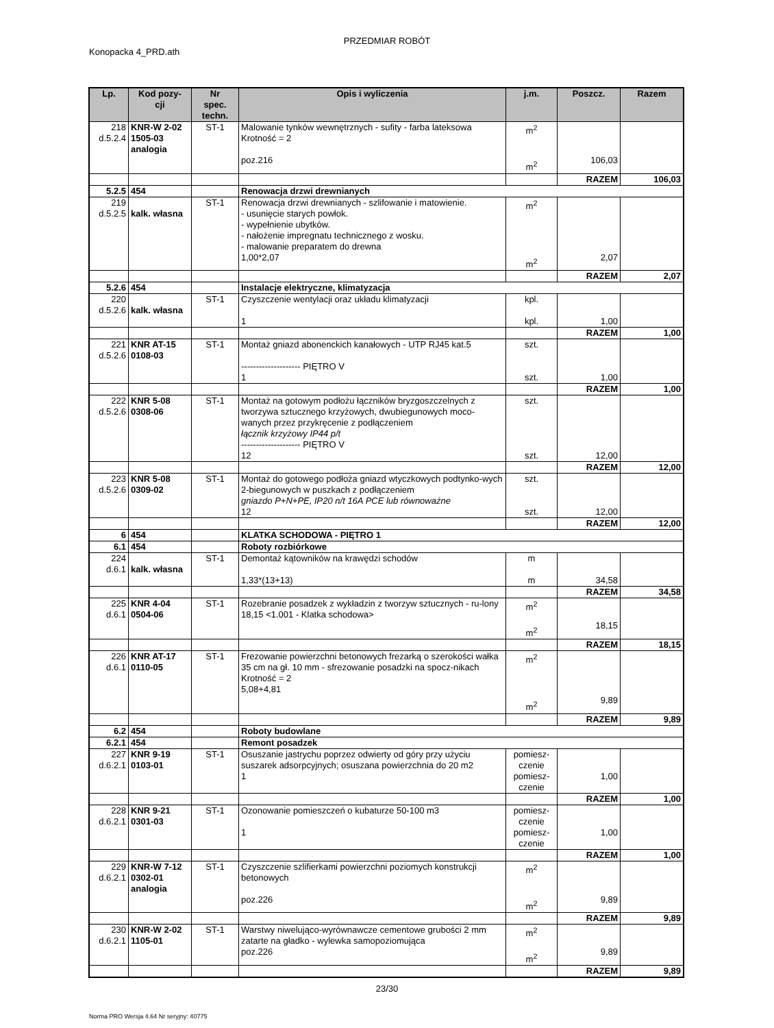PRZEDMIAR ROBÓT
Konopacka 4_PRD.ath
| Lp. | Kod pozy- cji | Nr spec. techn. | Opis i wyliczenia | j.m. | Poszcz. | Razem |
| --- | --- | --- | --- | --- | --- | --- |
| 218 d.5.2.4 | KNR-W 2-02 1505-03 analogia | ST-1 | Malowanie tynków wewnętrznych - sufity - farba lateksowa Krotność = 2 poz.216 | m<sup>2</sup> m<sup>2</sup> | 106,03 | |
| | | | | | RAZEM | 106,03 |
| 5.2.5 | 454 | | Renowacja drzwi drewnianych | | | |
| 219 d.5.2.5 | kalk. własna | ST-1 | Renowacja drzwi drewnianych - szlifowanie i matowienie. - usunięcie starych powłok. - wypełnienie ubytków. - nałożenie impregnatu technicznego z wosku. - malowanie preparatem do drewna 1,00*2,07 | m<sup>2</sup> m<sup>2</sup> | 2,07 | |
| | | | | | RAZEM | 2,07 |
| 5.2.6 | 454 | | Instalacje elektryczne, klimatyzacja | | | |
| 220 d.5.2.6 | kalk. własna | ST-1 | Czyszczenie wentylacji oraz układu klimatyzacji 1 | kpl. kpl. | 1,00 | |
| | | | | | RAZEM | 1,00 |
| 221 d.5.2.6 | KNR AT-15 0108-03 | ST-1 | Montaż gniazd abonenckich kanałowych - UTP RJ45 kat.5 -------------------- PIĘTRO V 1 | szt. szt. | 1,00 | |
| | | | | | RAZEM | 1,00 |
| 222 d.5.2.6 | KNR 5-08 0308-06 | ST-1 | Montaż na gotowym podłożu łączników bryzgoszczelnych z tworzywa sztucznego krzyżowych, dwubiegunowych moco-wanych przez przykręcenie z podłączeniem łącznik krzyżowy IP44 p/t -------------------- PIĘTRO V 12 | szt. szt. | 12,00 | |
| | | | | | RAZEM | 12,00 |
| 223 d.5.2.6 | KNR 5-08 0309-02 | ST-1 | Montaż do gotowego podłoża gniazd wtyczkowych podtynko-wych 2-biegunowych w puszkach z podłączeniem gniazdo P+N+PE, IP20 n/t 16A PCE lub równoważne 12 | szt. szt. | 12,00 | |
| | | | | | RAZEM | 12,00 |
| 6 | 454 | | KLATKA SCHODOWA - PIĘTRO 1 | | | |
| 6.1 | 454 | | Roboty rozbiórkowe | | | |
| 224 d.6.1 | kalk. własna | ST-1 | Demontaż kątowników na krawędzi schodów 1,33*(13+13) | m m | 34,58 | |
| | | | | | RAZEM | 34,58 |
| 225 d.6.1 | KNR 4-04 0504-06 | ST-1 | Rozebranie posadzek z wykładzin z tworzyw sztucznych - ru-lony 18,15 <1.001 - Klatka schodowa> | m<sup>2</sup> m<sup>2</sup> | 18,15 | |
| | | | | | RAZEM | 18,15 |
| 226 d.6.1 | KNR AT-17 0110-05 | ST-1 | Frezowanie powierzchni betonowych frezarką o szerokości wałka 35 cm na gł. 10 mm - sfrezowanie posadzki na spocz-nikach Krotność = 2 5,08+4,81 | m<sup>2</sup> m<sup>2</sup> | 9,89 | |
| | | | | | RAZEM | 9,89 |
| 6.2 | 454 | | Roboty budowlane | | | |
| 6.2.1 | 454 | | Remont posadzek | | | |
| 227 d.6.2.1 | KNR 9-19 0103-01 | ST-1 | Osuszanie jastrychu poprzez odwierty od góry przy użyciu suszarek adsorpcyjnych; osuszana powierzchnia do 20 m2 1 | pomiesz- czenie pomiesz- czenie | 1,00 | |
| | | | | | RAZEM | 1,00 |
| 228 d.6.2.1 | KNR 9-21 0301-03 | ST-1 | Ozonowanie pomieszczeń o kubaturze 50-100 m3 1 | pomiesz- czenie pomiesz- czenie | 1,00 | |
| | | | | | RAZEM | 1,00 |
| 229 d.6.2.1 | KNR-W 7-12 0302-01 analogia | ST-1 | Czyszczenie szlifierkami powierzchni poziomych konstrukcji betonowych poz.226 | m<sup>2</sup> m<sup>2</sup> | 9,89 | |
| | | | | | RAZEM | 9,89 |
| 230 d.6.2.1 | KNR-W 2-02 1105-01 | ST-1 | Warstwy niwelująco-wyrównawcze cementowe grubości 2 mm zatarte na gładko - wylewka samopoziomująca poz.226 | m<sup>2</sup> m<sup>2</sup> | 9,89 | |
| | | | | | RAZEM | 9,89 |
23/30
Norma PRO Wersja 4.64 Nr seryjny: 40775